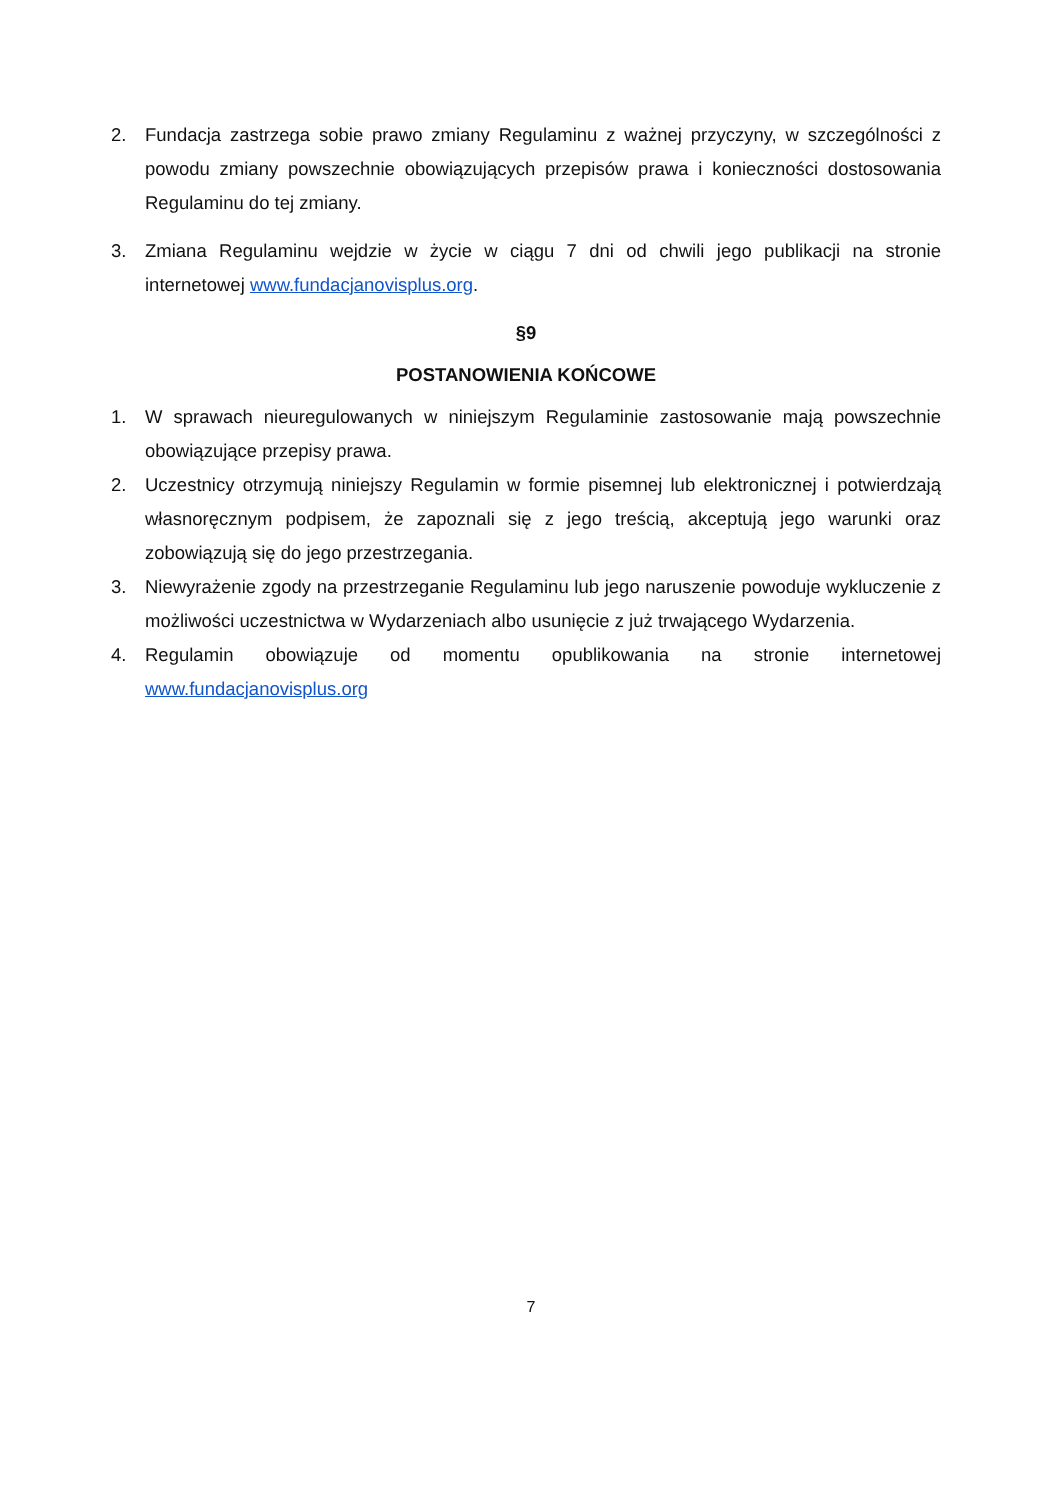2. Fundacja zastrzega sobie prawo zmiany Regulaminu z ważnej przyczyny, w szczególności z powodu zmiany powszechnie obowiązujących przepisów prawa i konieczności dostosowania Regulaminu do tej zmiany.
3. Zmiana Regulaminu wejdzie w życie w ciągu 7 dni od chwili jego publikacji na stronie internetowej www.fundacjanovisplus.org.
§9
POSTANOWIENIA KOŃCOWE
1. W sprawach nieuregulowanych w niniejszym Regulaminie zastosowanie mają powszechnie obowiązujące przepisy prawa.
2. Uczestnicy otrzymują niniejszy Regulamin w formie pisemnej lub elektronicznej i potwierdzają własnoręcznym podpisem, że zapoznali się z jego treścią, akceptują jego warunki oraz zobowiązują się do jego przestrzegania.
3. Niewyrażenie zgody na przestrzeganie Regulaminu lub jego naruszenie powoduje wykluczenie z możliwości uczestnictwa w Wydarzeniach albo usunięcie z już trwającego Wydarzenia.
4. Regulamin obowiązuje od momentu opublikowania na stronie internetowej www.fundacjanovisplus.org
7